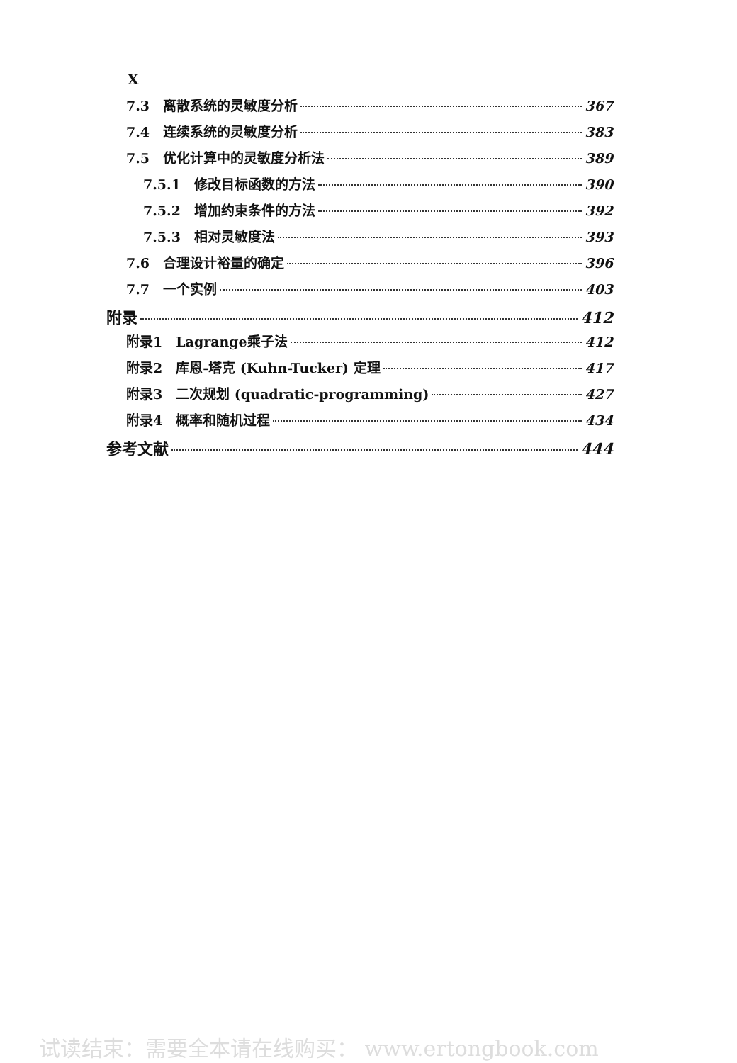X
7.3　离散系统的灵敏度分析 367
7.4　连续系统的灵敏度分析 383
7.5　优化计算中的灵敏度分析法 389
7.5.1　修改目标函数的方法 390
7.5.2　增加约束条件的方法 392
7.5.3　相对灵敏度法 393
7.6　合理设计裕量的确定 396
7.7　一个实例 403
附录 412
附录1　Lagrange乘子法 412
附录2　库恩-塔克 (Kuhn-Tucker) 定理 417
附录3　二次规划 (quadratic-programming) 427
附录4　概率和随机过程 434
参考文献 444
试读结束：需要全本请在线购买： www.ertongbook.com